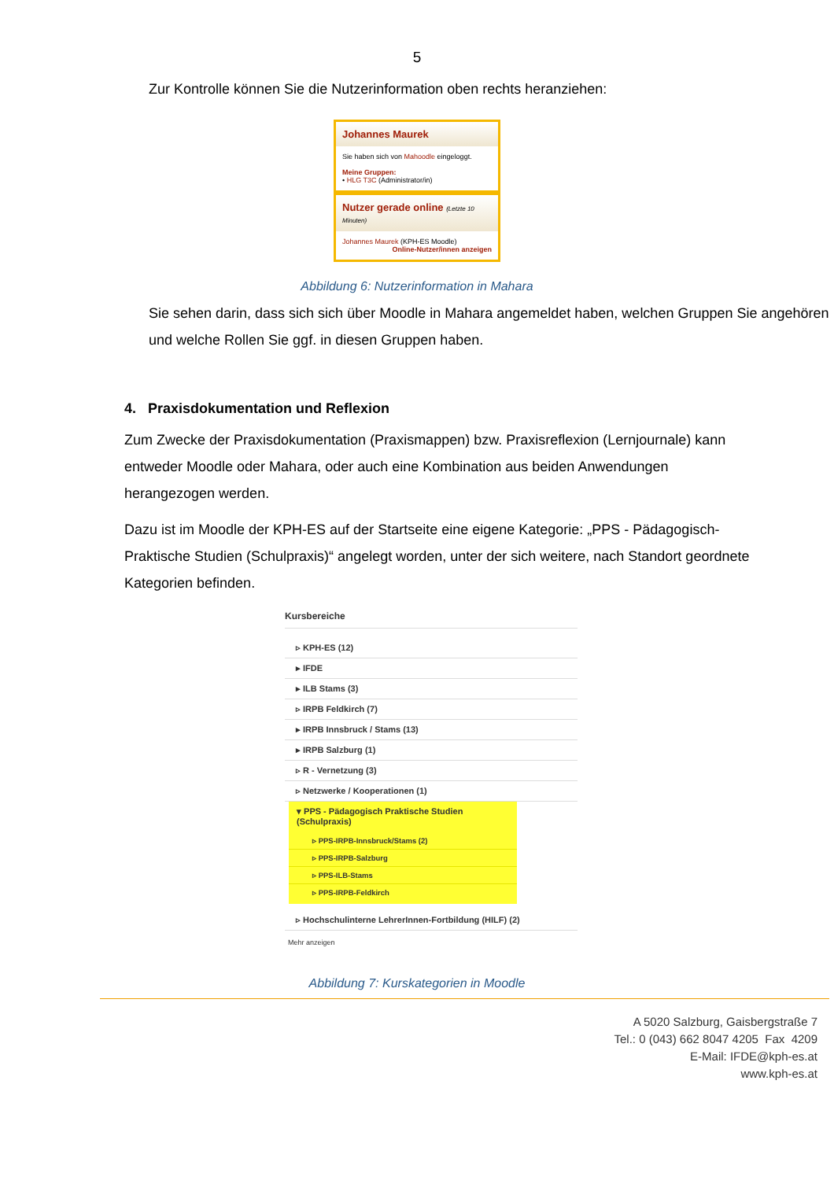5
Zur Kontrolle können Sie die Nutzerinformation oben rechts heranziehen:
Johannes Maurek
Sie haben sich von Mahoodle eingeloggt.
Meine Gruppen:
• HLG T3C (Administrator/in)
Nutzer gerade online (Letzte 10 Minuten)
Johannes Maurek (KPH-ES Moodle)
Online-Nutzer/innen anzeigen
Abbildung 6: Nutzerinformation in Mahara
Sie sehen darin, dass sich sich über Moodle in Mahara angemeldet haben, welchen Gruppen Sie angehören und welche Rollen Sie ggf. in diesen Gruppen haben.
4. Praxisdokumentation und Reflexion
Zum Zwecke der Praxisdokumentation (Praxismappen) bzw. Praxisreflexion (Lernjournale) kann entweder Moodle oder Mahara, oder auch eine Kombination aus beiden Anwendungen herangezogen werden.
Dazu ist im Moodle der KPH-ES auf der Startseite eine eigene Kategorie: „PPS - Pädagogisch-Praktische Studien (Schulpraxis)“ angelegt worden, unter der sich weitere, nach Standort geordnete Kategorien befinden.
Kursbereiche
▹ KPH-ES (12)
▸ IFDE
▸ ILB Stams (3)
▹ IRPB Feldkirch (7)
▸ IRPB Innsbruck / Stams (13)
▸ IRPB Salzburg (1)
▹ R - Vernetzung (3)
▹ Netzwerke / Kooperationen (1)
▾ PPS - Pädagogisch Praktische Studien (Schulpraxis)
▹ PPS-IRPB-Innsbruck/Stams (2)
▹ PPS-IRPB-Salzburg
▹ PPS-ILB-Stams
▹ PPS-IRPB-Feldkirch
▹ Hochschulinterne LehrerInnen-Fortbildung (HILF) (2)
Mehr anzeigen
Abbildung 7: Kurskategorien in Moodle
A 5020 Salzburg, Gaisbergstraße 7
Tel.: 0 (043) 662 8047 4205 Fax 4209
E-Mail: IFDE@kph-es.at
www.kph-es.at